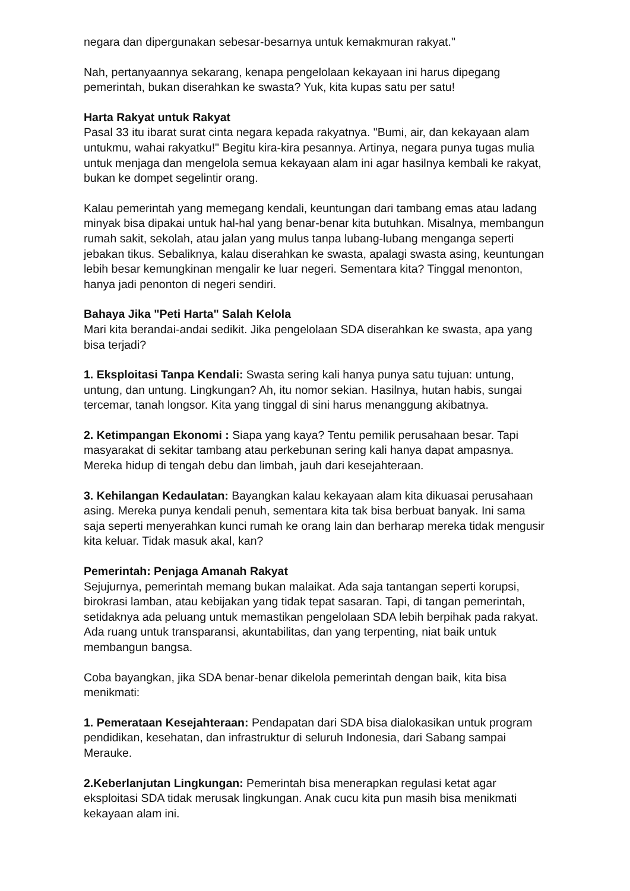negara dan dipergunakan sebesar-besarnya untuk kemakmuran rakyat."
Nah, pertanyaannya sekarang, kenapa pengelolaan kekayaan ini harus dipegang pemerintah, bukan diserahkan ke swasta? Yuk, kita kupas satu per satu!
Harta Rakyat untuk Rakyat
Pasal 33 itu ibarat surat cinta negara kepada rakyatnya. "Bumi, air, dan kekayaan alam untukmu, wahai rakyatku!" Begitu kira-kira pesannya. Artinya, negara punya tugas mulia untuk menjaga dan mengelola semua kekayaan alam ini agar hasilnya kembali ke rakyat, bukan ke dompet segelintir orang.
Kalau pemerintah yang memegang kendali, keuntungan dari tambang emas atau ladang minyak bisa dipakai untuk hal-hal yang benar-benar kita butuhkan. Misalnya, membangun rumah sakit, sekolah, atau jalan yang mulus tanpa lubang-lubang menganga seperti jebakan tikus. Sebaliknya, kalau diserahkan ke swasta, apalagi swasta asing, keuntungan lebih besar kemungkinan mengalir ke luar negeri. Sementara kita? Tinggal menonton, hanya jadi penonton di negeri sendiri.
Bahaya Jika "Peti Harta" Salah Kelola
Mari kita berandai-andai sedikit. Jika pengelolaan SDA diserahkan ke swasta, apa yang bisa terjadi?
1. Eksploitasi Tanpa Kendali: Swasta sering kali hanya punya satu tujuan: untung, untung, dan untung. Lingkungan? Ah, itu nomor sekian. Hasilnya, hutan habis, sungai tercemar, tanah longsor. Kita yang tinggal di sini harus menanggung akibatnya.
2. Ketimpangan Ekonomi : Siapa yang kaya? Tentu pemilik perusahaan besar. Tapi masyarakat di sekitar tambang atau perkebunan sering kali hanya dapat ampasnya. Mereka hidup di tengah debu dan limbah, jauh dari kesejahteraan.
3. Kehilangan Kedaulatan: Bayangkan kalau kekayaan alam kita dikuasai perusahaan asing. Mereka punya kendali penuh, sementara kita tak bisa berbuat banyak. Ini sama saja seperti menyerahkan kunci rumah ke orang lain dan berharap mereka tidak mengusir kita keluar. Tidak masuk akal, kan?
Pemerintah: Penjaga Amanah Rakyat
Sejujurnya, pemerintah memang bukan malaikat. Ada saja tantangan seperti korupsi, birokrasi lamban, atau kebijakan yang tidak tepat sasaran. Tapi, di tangan pemerintah, setidaknya ada peluang untuk memastikan pengelolaan SDA lebih berpihak pada rakyat. Ada ruang untuk transparansi, akuntabilitas, dan yang terpenting, niat baik untuk membangun bangsa.
Coba bayangkan, jika SDA benar-benar dikelola pemerintah dengan baik, kita bisa menikmati:
1. Pemerataan Kesejahteraan: Pendapatan dari SDA bisa dialokasikan untuk program pendidikan, kesehatan, dan infrastruktur di seluruh Indonesia, dari Sabang sampai Merauke.
2.Keberlanjutan Lingkungan: Pemerintah bisa menerapkan regulasi ketat agar eksploitasi SDA tidak merusak lingkungan. Anak cucu kita pun masih bisa menikmati kekayaan alam ini.